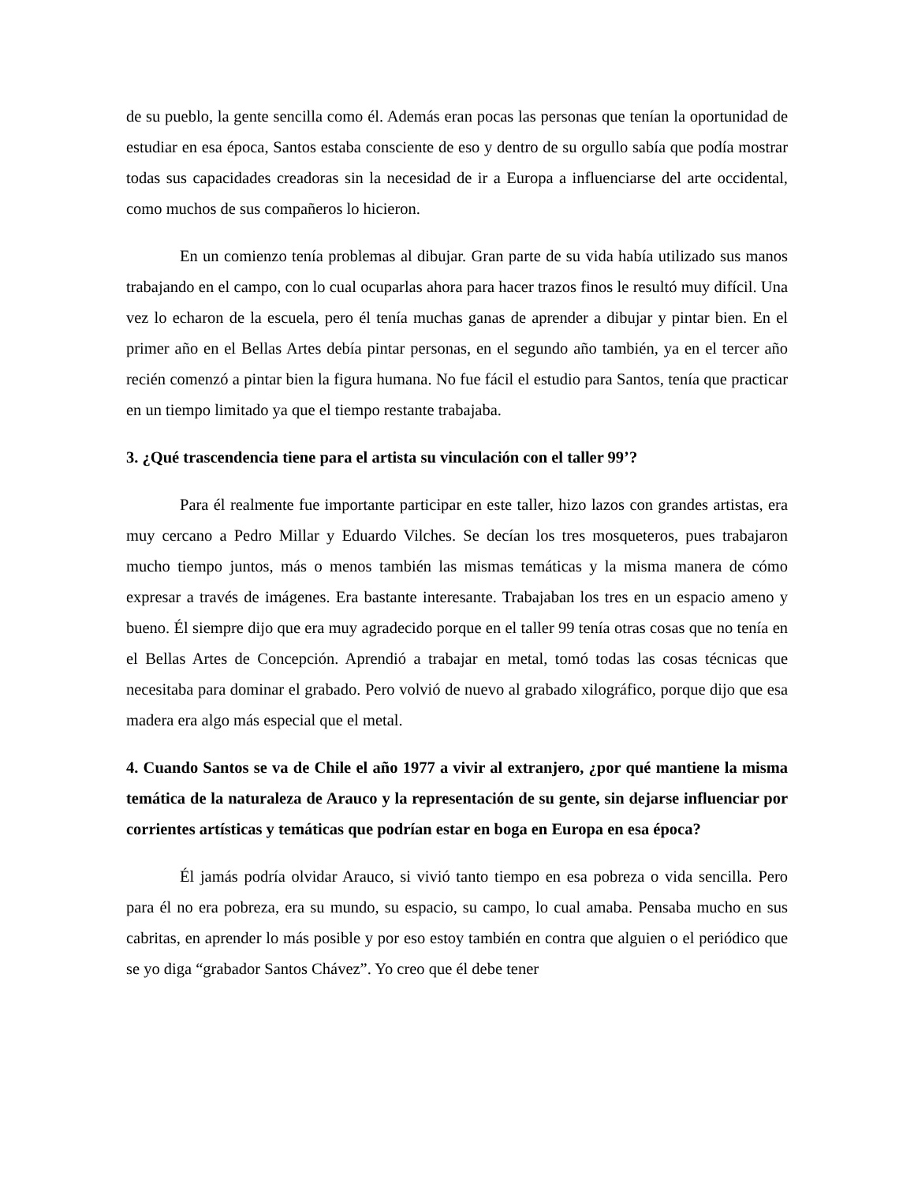de su pueblo, la gente sencilla como él. Además eran pocas las personas que tenían la oportunidad de estudiar en esa época, Santos estaba consciente de eso y dentro de su orgullo sabía que podía mostrar todas sus capacidades creadoras sin la necesidad de ir a Europa a influenciarse del arte occidental, como muchos de sus compañeros lo hicieron.
En un comienzo tenía problemas al dibujar. Gran parte de su vida había utilizado sus manos trabajando en el campo, con lo cual ocuparlas ahora para hacer trazos finos le resultó muy difícil. Una vez lo echaron de la escuela, pero él tenía muchas ganas de aprender a dibujar y pintar bien. En el primer año en el Bellas Artes debía pintar personas, en el segundo año también, ya en el tercer año recién comenzó a pintar bien la figura humana. No fue fácil el estudio para Santos, tenía que practicar en un tiempo limitado ya que el tiempo restante trabajaba.
3. ¿Qué trascendencia tiene para el artista su vinculación con el taller 99’?
Para él realmente fue importante participar en este taller, hizo lazos con grandes artistas, era muy cercano a Pedro Millar y Eduardo Vilches. Se decían los tres mosqueteros, pues trabajaron mucho tiempo juntos, más o menos también las mismas temáticas y la misma manera de cómo expresar a través de imágenes. Era bastante interesante. Trabajaban los tres en un espacio ameno y bueno. Él siempre dijo que era muy agradecido porque en el taller 99 tenía otras cosas que no tenía en el Bellas Artes de Concepción. Aprendió a trabajar en metal, tomó todas las cosas técnicas que necesitaba para dominar el grabado. Pero volvió de nuevo al grabado xilográfico, porque dijo que esa madera era algo más especial que el metal.
4. Cuando Santos se va de Chile el año 1977 a vivir al extranjero, ¿por qué mantiene la misma temática de la naturaleza de Arauco y la representación de su gente, sin dejarse influenciar por corrientes artísticas y temáticas que podrían estar en boga en Europa en esa época?
Él jamás podría olvidar Arauco, si vivió tanto tiempo en esa pobreza o vida sencilla. Pero para él no era pobreza, era su mundo, su espacio, su campo, lo cual amaba. Pensaba mucho en sus cabritas, en aprender lo más posible y por eso estoy también en contra que alguien o el periódico que se yo diga “grabador Santos Chávez”. Yo creo que él debe tener